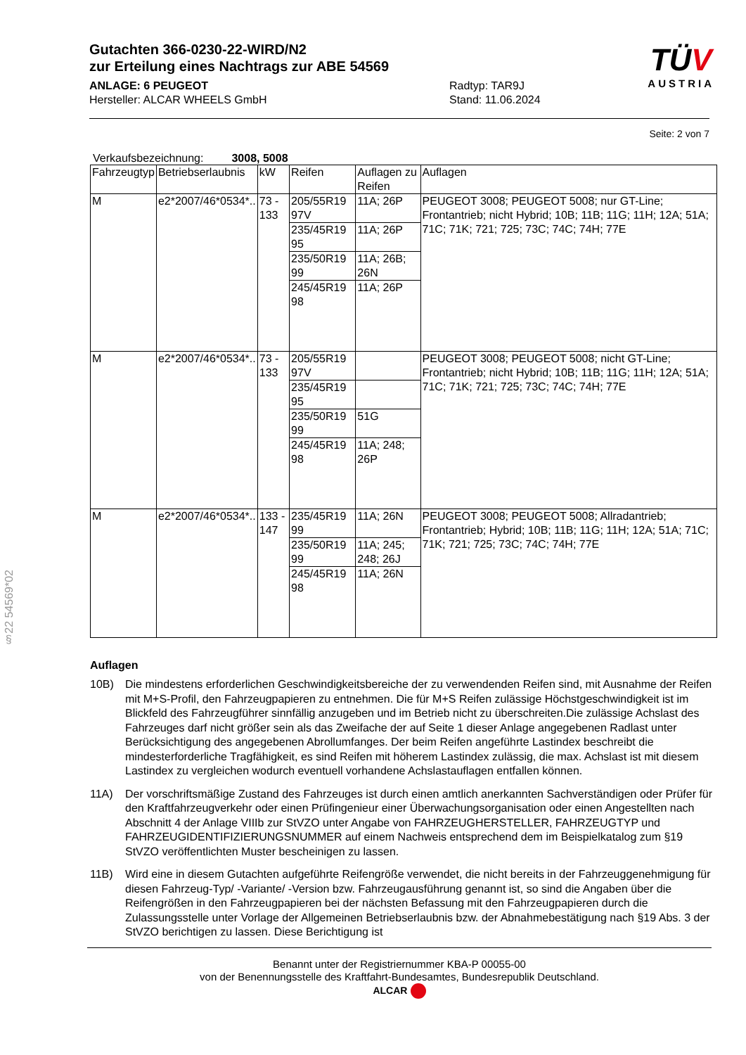Gutachten 366-0230-22-WIRD/N2
zur Erteilung eines Nachtrags zur ABE 54569
ANLAGE: 6 PEUGEOT
Hersteller: ALCAR WHEELS GmbH
Radtyp: TAR9J
Stand: 11.06.2024
TÜV
AUSTRIA
Seite: 2 von 7
Verkaufsbezeichnung: 3008, 5008
| Fahrzeugtyp | Betriebserlaubnis | kW | Reifen | Auflagen zu Reifen | Auflagen |
| --- | --- | --- | --- | --- | --- |
| M | e2*2007/46*0534*.. | 73 - 133 | 205/55R19 97V | 11A; 26P | PEUGEOT 3008; PEUGEOT 5008; nur GT-Line; Frontantrieb; nicht Hybrid; 10B; 11B; 11G; 11H; 12A; 51A; 71C; 71K; 721; 725; 73C; 74C; 74H; 77E |
| | | | 235/45R19 95 | 11A; 26P | |
| | | | 235/50R19 99 | 11A; 26B; 26N | |
| | | | 245/45R19 98 | 11A; 26P | |
| M | e2*2007/46*0534*.. | 73 - 133 | 205/55R19 97V | | PEUGEOT 3008; PEUGEOT 5008; nicht GT-Line; Frontantrieb; nicht Hybrid; 10B; 11B; 11G; 11H; 12A; 51A; 71C; 71K; 721; 725; 73C; 74C; 74H; 77E |
| | | | 235/45R19 95 | | |
| | | | 235/50R19 99 | 51G | |
| | | | 245/45R19 98 | 11A; 248; 26P | |
| M | e2*2007/46*0534*.. | 133 - 147 | 235/45R19 99 | 11A; 26N | PEUGEOT 3008; PEUGEOT 5008; Allradantrieb; Frontantrieb; Hybrid; 10B; 11B; 11G; 11H; 12A; 51A; 71C; 71K; 721; 725; 73C; 74C; 74H; 77E |
| | | | 235/50R19 99 | 11A; 245; 248; 26J | |
| | | | 245/45R19 98 | 11A; 26N | |
Auflagen
10B) Die mindestens erforderlichen Geschwindigkeitsbereiche der zu verwendenden Reifen sind, mit Ausnahme der Reifen mit M+S-Profil, den Fahrzeugpapieren zu entnehmen. Die für M+S Reifen zulässige Höchstgeschwindigkeit ist im Blickfeld des Fahrzeugführer sinnfällig anzugeben und im Betrieb nicht zu überschreiten.Die zulässige Achslast des Fahrzeuges darf nicht größer sein als das Zweifache der auf Seite 1 dieser Anlage angegebenen Radlast unter Berücksichtigung des angegebenen Abrollumfanges. Der beim Reifen angeführte Lastindex beschreibt die mindesterforderliche Tragfähigkeit, es sind Reifen mit höherem Lastindex zulässig, die max. Achslast ist mit diesem Lastindex zu vergleichen wodurch eventuell vorhandene Achslastauflagen entfallen können.
11A) Der vorschriftsmäßige Zustand des Fahrzeuges ist durch einen amtlich anerkannten Sachverständigen oder Prüfer für den Kraftfahrzeugverkehr oder einen Prüfingenieur einer Überwachungsorganisation oder einen Angestellten nach Abschnitt 4 der Anlage VIIIb zur StVZO unter Angabe von FAHRZEUGHERSTELLER, FAHRZEUGTYP und FAHRZEUGIDENTIFIZIERUNGSNUMMER auf einem Nachweis entsprechend dem im Beispielkatalog zum §19 StVZO veröffentlichten Muster bescheinigen zu lassen.
11B) Wird eine in diesem Gutachten aufgeführte Reifengröße verwendet, die nicht bereits in der Fahrzeuggenehmigung für diesen Fahrzeug-Typ/ -Variante/ -Version bzw. Fahrzeugausführung genannt ist, so sind die Angaben über die Reifengrößen in den Fahrzeugpapieren bei der nächsten Befassung mit den Fahrzeugpapieren durch die Zulassungsstelle unter Vorlage der Allgemeinen Betriebserlaubnis bzw. der Abnahmebestätigung nach §19 Abs. 3 der StVZO berichtigen zu lassen. Diese Berichtigung ist
§22 54569*02
Benannt unter der Registriernummer KBA-P 00055-00
von der Benennungsstelle des Kraftfahrt-Bundesamtes, Bundesrepublik Deutschland.
ALCAR